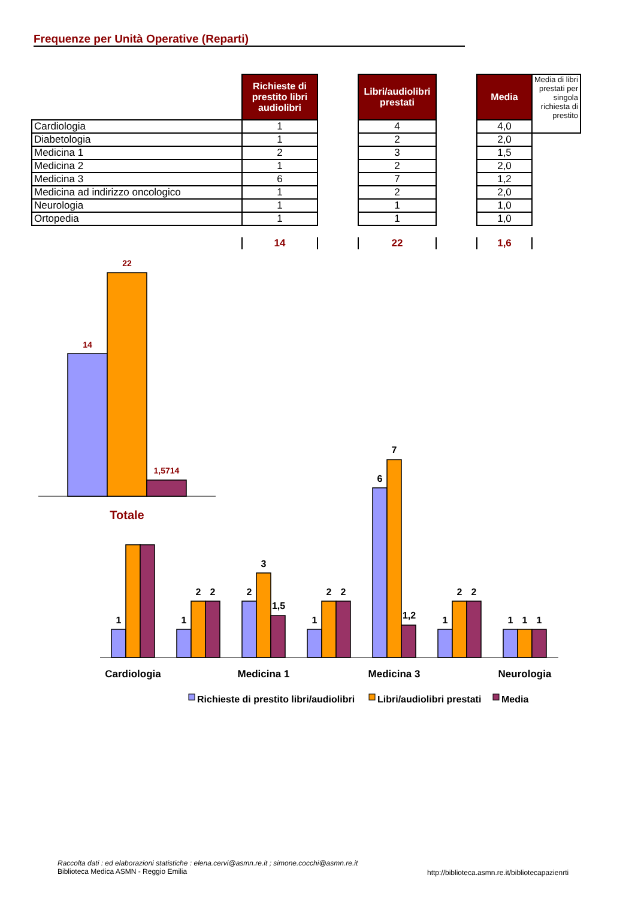Frequenze per Unità Operative (Reparti)
| | Richieste di prestito libri audiolibri | | Libri/audiolibri prestati | | Media | Media di libri prestati per singola richiesta di prestito |
| Cardiologia | 1 | | 4 | | 4,0 | |
| Diabetologia | 1 | | 2 | | 2,0 | |
| Medicina 1 | 2 | | 3 | | 1,5 | |
| Medicina 2 | 1 | | 2 | | 2,0 | |
| Medicina 3 | 6 | | 7 | | 1,2 | |
| Medicina ad indirizzo oncologico | 1 | | 2 | | 2,0 | |
| Neurologia | 1 | | 1 | | 1,0 | |
| Ortopedia | 1 | | 1 | | 1,0 | |
| | 14 | | 22 | | 1,6 | |
14
22
1,5714
Totale
1
1
2
2
2
3
1,5
1
2
2
6
7
1,2
1
2
2
1
1
1
Cardiologia
Medicina 1
Medicina 3
Neurologia
Richieste di prestito libri/audiolibri
Libri/audiolibri prestati
Media
Raccolta dati : ed elaborazioni statistiche : elena.cervi@asmn.re.it ; simone.cocchi@asmn.re.it
Biblioteca Medica ASMN - Reggio Emilia
http://biblioteca.asmn.re.it/bibliotecapazienrti